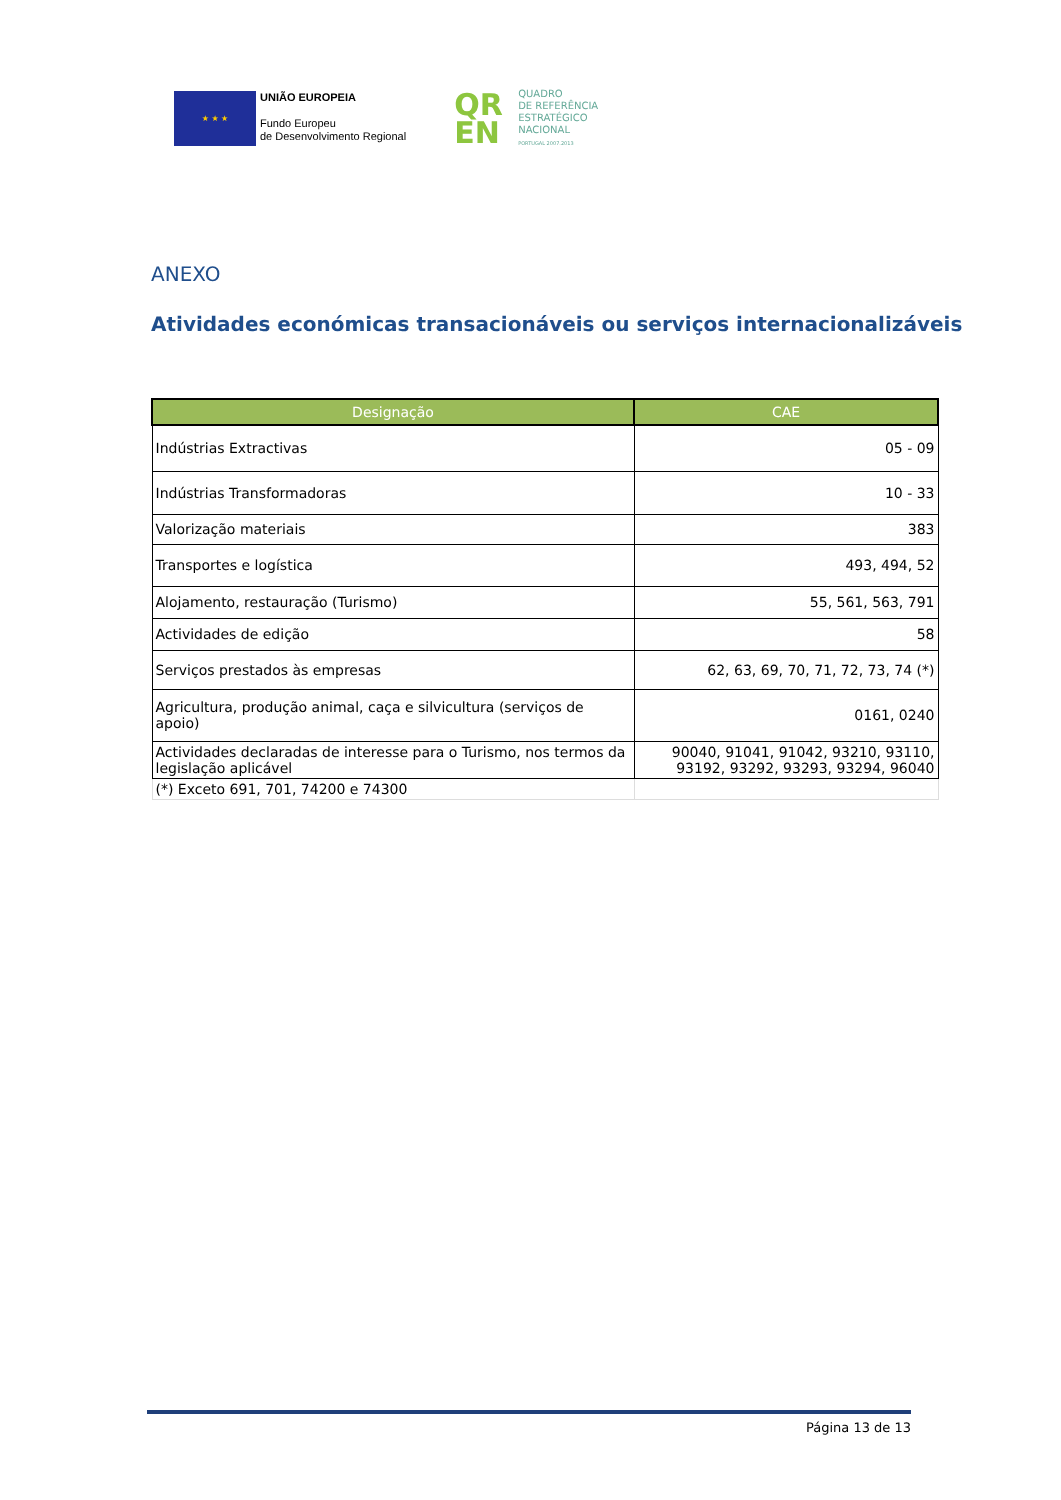★ ★ ★
UNIÃO EUROPEIA
Fundo Europeu
de Desenvolvimento Regional
QR
EN
QUADRO
DE REFERÊNCIA
ESTRATÉGICO
NACIONAL
PORTUGAL 2007.2013
ANEXO
Atividades económicas transacionáveis ou serviços internacionalizáveis
| Designação | CAE |
| --- | --- |
| Indústrias Extractivas | 05 - 09 |
| Indústrias Transformadoras | 10 - 33 |
| Valorização materiais | 383 |
| Transportes e logística | 493, 494, 52 |
| Alojamento, restauração (Turismo) | 55, 561, 563, 791 |
| Actividades de edição | 58 |
| Serviços prestados às empresas | 62, 63, 69, 70, 71, 72, 73, 74 (*) |
| Agricultura, produção animal, caça e silvicultura (serviços de apoio) | 0161, 0240 |
| Actividades declaradas de interesse para o Turismo, nos termos da legislação aplicável | 90040, 91041, 91042, 93210, 93110, 93192, 93292, 93293, 93294, 96040 |
| (*) Exceto 691, 701, 74200 e 74300 | |
Página 13 de 13